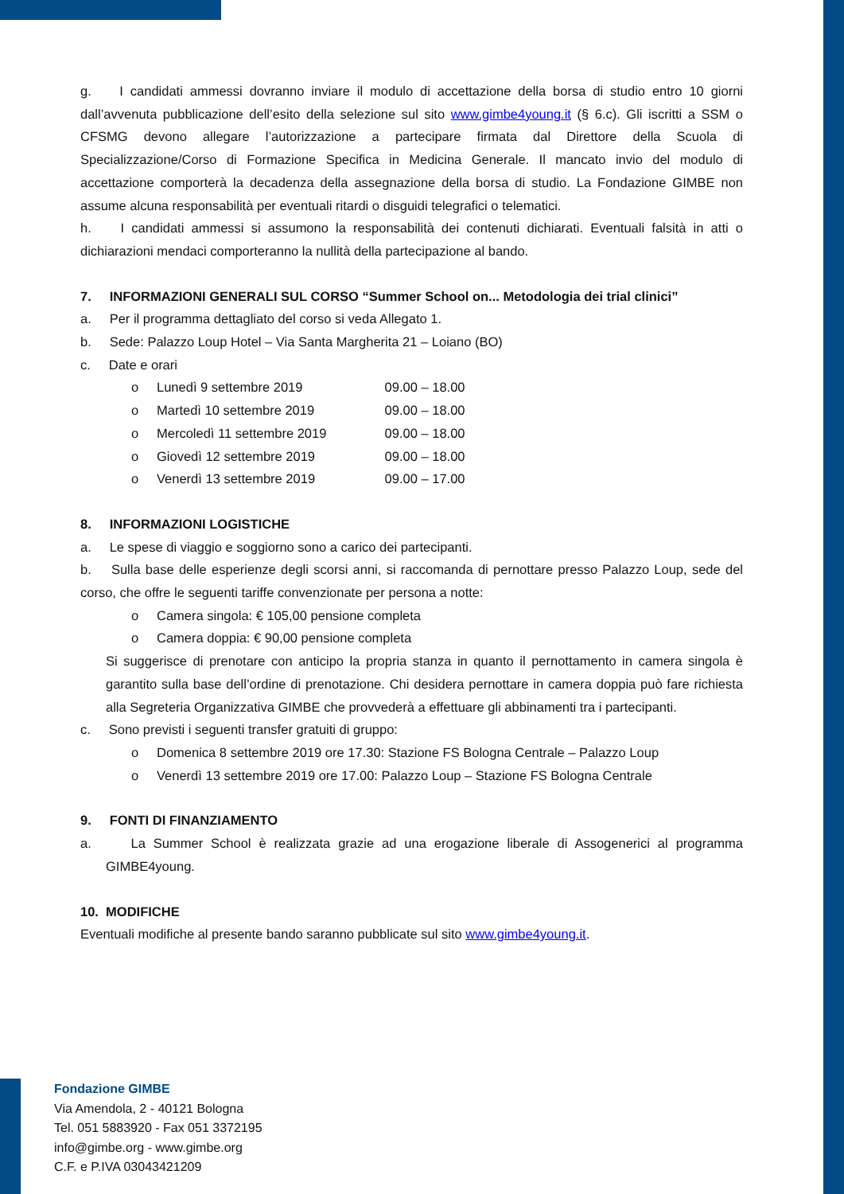g. I candidati ammessi dovranno inviare il modulo di accettazione della borsa di studio entro 10 giorni dall’avvenuta pubblicazione dell’esito della selezione sul sito www.gimbe4young.it (§ 6.c). Gli iscritti a SSM o CFSMG devono allegare l’autorizzazione a partecipare firmata dal Direttore della Scuola di Specializzazione/Corso di Formazione Specifica in Medicina Generale. Il mancato invio del modulo di accettazione comporterà la decadenza della assegnazione della borsa di studio. La Fondazione GIMBE non assume alcuna responsabilità per eventuali ritardi o disguidi telegrafici o telematici.
h. I candidati ammessi si assumono la responsabilità dei contenuti dichiarati. Eventuali falsità in atti o dichiarazioni mendaci comporteranno la nullità della partecipazione al bando.
7. INFORMAZIONI GENERALI SUL CORSO “Summer School on... Metodologia dei trial clinici”
a. Per il programma dettagliato del corso si veda Allegato 1.
b. Sede: Palazzo Loup Hotel – Via Santa Margherita 21 – Loiano (BO)
c. Date e orari
o Lunedì 9 settembre 2019 09.00 – 18.00
o Martedì 10 settembre 2019 09.00 – 18.00
o Mercoledì 11 settembre 2019 09.00 – 18.00
o Giovedì 12 settembre 2019 09.00 – 18.00
o Venerdì 13 settembre 2019 09.00 – 17.00
8. INFORMAZIONI LOGISTICHE
a. Le spese di viaggio e soggiorno sono a carico dei partecipanti.
b. Sulla base delle esperienze degli scorsi anni, si raccomanda di pernottare presso Palazzo Loup, sede del corso, che offre le seguenti tariffe convenzionate per persona a notte:
o Camera singola: € 105,00 pensione completa
o Camera doppia: € 90,00 pensione completa
Si suggerisce di prenotare con anticipo la propria stanza in quanto il pernottamento in camera singola è garantito sulla base dell’ordine di prenotazione. Chi desidera pernottare in camera doppia può fare richiesta alla Segreteria Organizzativa GIMBE che provvederà a effettuare gli abbinamenti tra i partecipanti.
c. Sono previsti i seguenti transfer gratuiti di gruppo:
o Domenica 8 settembre 2019 ore 17.30: Stazione FS Bologna Centrale – Palazzo Loup
o Venerdì 13 settembre 2019 ore 17.00: Palazzo Loup – Stazione FS Bologna Centrale
9. FONTI DI FINANZIAMENTO
a. La Summer School è realizzata grazie ad una erogazione liberale di Assogenerici al programma GIMBE4young.
10. MODIFICHE
Eventuali modifiche al presente bando saranno pubblicate sul sito www.gimbe4young.it.
Fondazione GIMBE
Via Amendola, 2 - 40121 Bologna
Tel. 051 5883920 - Fax 051 3372195
info@gimbe.org - www.gimbe.org
C.F. e P.IVA 03043421209